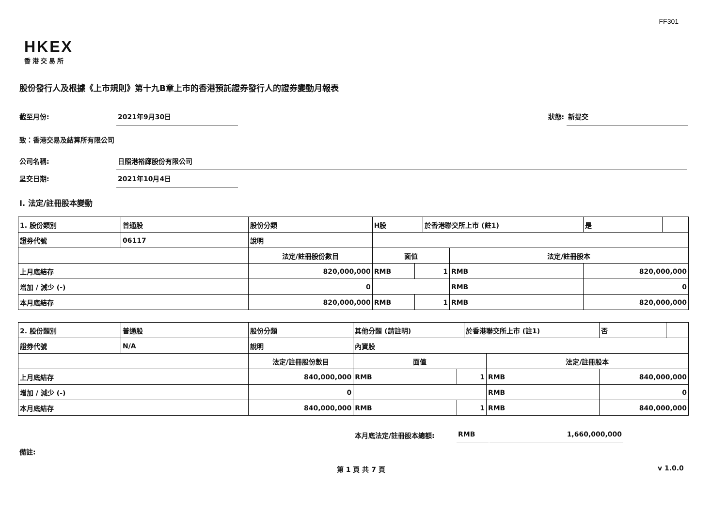FF301
HKEX
香港交易所
股份發行人及根據《上市規則》第十九B章上市的香港預託證券發行人的證券變動月報表
截至月份: 2021年9月30日 狀態: 新提交
致：香港交易及結算所有限公司
公司名稱: 日照港裕廊股份有限公司
呈交日期: 2021年10月4日
I. 法定/註冊股本變動
| 1. 股份類別 | 普通股 | 股份分類 | H股 | | 於香港聯交所上市 (註1) | | 是 | |
| 證券代號 | 06117 | 說明 | | | | | | |
| | | 法定/註冊股份數目 | 面值 | | | 法定/註冊股本 | | |
| 上月底結存 | | 820,000,000 | RMB | 1 | | RMB | 820,000,000 | |
| 增加 / 減少 (-) | | 0 | | | | RMB | 0 | |
| 本月底結存 | | 820,000,000 | RMB | 1 | | RMB | 820,000,000 | |
| 2. 股份類別 | 普通股 | 股份分類 | 其他分類 (請註明) | | 於香港聯交所上市 (註1) | | 否 | |
| 證券代號 | N/A | 說明 | 內資股 | | | | | |
| | | 法定/註冊股份數目 | 面值 | | | 法定/註冊股本 | | |
| 上月底結存 | | 840,000,000 | RMB | 1 | | RMB | 840,000,000 | |
| 增加 / 減少 (-) | | 0 | | | | RMB | 0 | |
| 本月底結存 | | 840,000,000 | RMB | 1 | | RMB | 840,000,000 | |
本月底法定/註冊股本總額: RMB 1,660,000,000
備註:
第 1 頁 共 7 頁 v 1.0.0